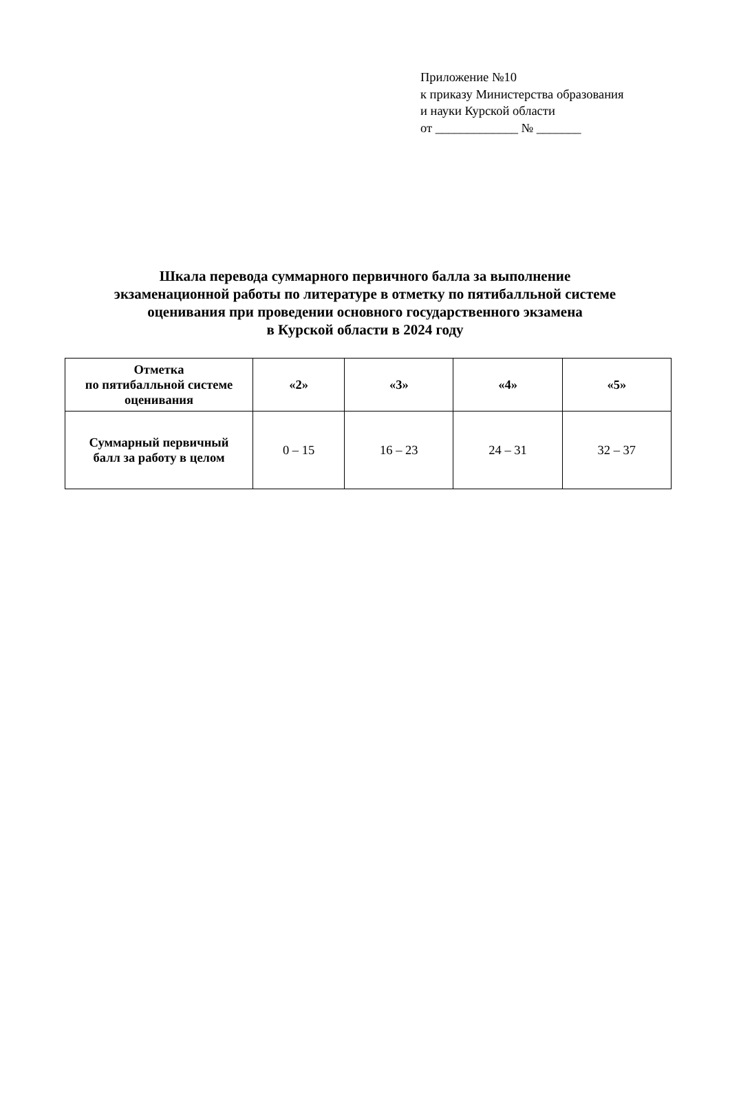Приложение №10
к приказу Министерства образования
и науки Курской области
от _____________ № _______
Шкала перевода суммарного первичного балла за выполнение
экзаменационной работы по литературе в отметку по пятибалльной системе
оценивания при проведении основного государственного экзамена
в Курской области в 2024 году
| Отметка по пятибалльной системе оценивания | «2» | «3» | «4» | «5» |
| --- | --- | --- | --- | --- |
| Суммарный первичный балл за работу в целом | 0 – 15 | 16 – 23 | 24 – 31 | 32 – 37 |